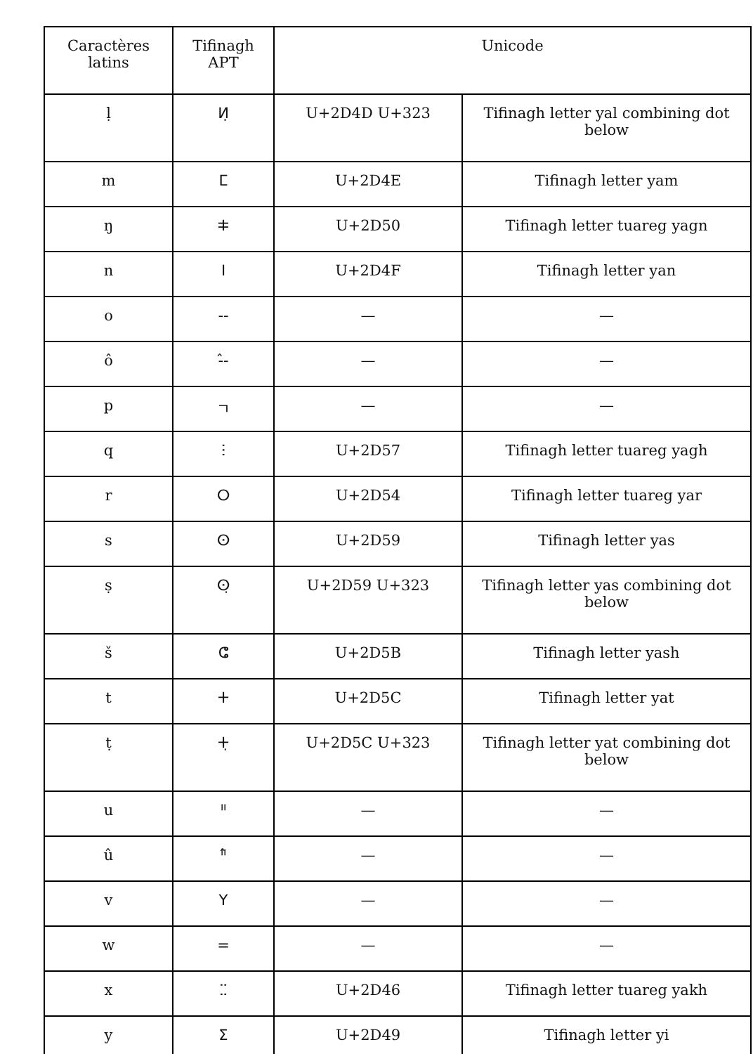| Caractères latins | Tifinagh APT | Unicode | |
| --- | --- | --- | --- |
| ḷ | ⵍ̣ | U+2D4D U+323 | Tifinagh letter yal combining dot below |
| m | ⵎ | U+2D4E | Tifinagh letter yam |
| ŋ | ⵐ | U+2D50 | Tifinagh letter tuareg yagn |
| n | ⵏ | U+2D4F | Tifinagh letter yan |
| o | -- | — | — |
| ô | -̂- | — | — |
| p | ㄱ | — | — |
| q | ⵗ | U+2D57 | Tifinagh letter tuareg yagh |
| r | ⵔ | U+2D54 | Tifinagh letter tuareg yar |
| s | ⵙ | U+2D59 | Tifinagh letter yas |
| ṣ | ⵙ̣ | U+2D59 U+323 | Tifinagh letter yas combining dot below |
| š | ⵛ | U+2D5B | Tifinagh letter yash |
| t | ⵜ | U+2D5C | Tifinagh letter yat |
| ṭ | ⵜ̣ | U+2D5C U+323 | Tifinagh letter yat combining dot below |
| u | ᐦ | — | — |
| û | ᐦ̂ | — | — |
| v | Ү | — | — |
| w | = | — | — |
| x | ⵆ | U+2D46 | Tifinagh letter tuareg yakh |
| y | ⵉ | U+2D49 | Tifinagh letter yi |